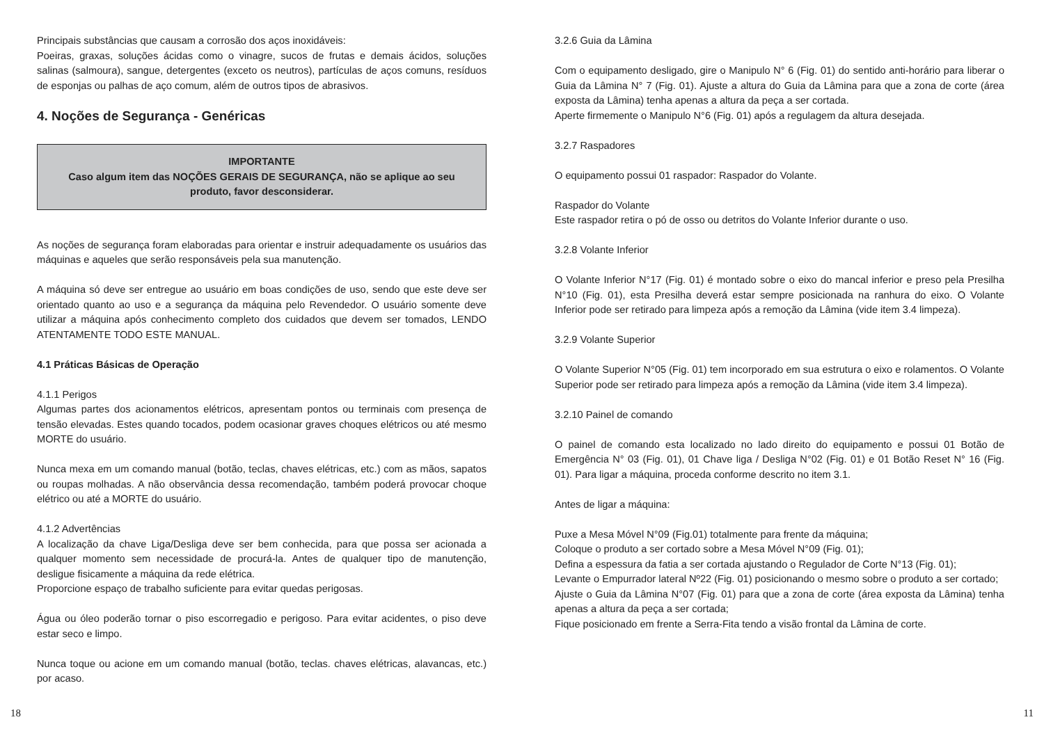Principais substâncias que causam a corrosão dos aços inoxidáveis:
Poeiras, graxas, soluções ácidas como o vinagre, sucos de frutas e demais ácidos, soluções salinas (salmoura), sangue, detergentes (exceto os neutros), partículas de aços comuns, resíduos de esponjas ou palhas de aço comum, além de outros tipos de abrasivos.
4. Noções de Segurança - Genéricas
IMPORTANTE
Caso algum item das NOÇÕES GERAIS DE SEGURANÇA, não se aplique ao seu produto, favor desconsiderar.
As noções de segurança foram elaboradas para orientar e instruir adequadamente os usuários das máquinas e aqueles que serão responsáveis pela sua manutenção.
A máquina só deve ser entregue ao usuário em boas condições de uso, sendo que este deve ser orientado quanto ao uso e a segurança da máquina pelo Revendedor. O usuário somente deve utilizar a máquina após conhecimento completo dos cuidados que devem ser tomados, LENDO ATENTAMENTE TODO ESTE MANUAL.
4.1 Práticas Básicas de Operação
4.1.1 Perigos
Algumas partes dos acionamentos elétricos, apresentam pontos ou terminais com presença de tensão elevadas. Estes quando tocados, podem ocasionar graves choques elétricos ou até mesmo MORTE do usuário.
Nunca mexa em um comando manual (botão, teclas, chaves elétricas, etc.) com as mãos, sapatos ou roupas molhadas. A não observância dessa recomendação, também poderá provocar choque elétrico ou até a MORTE do usuário.
4.1.2 Advertências
A localização da chave Liga/Desliga deve ser bem conhecida, para que possa ser acionada a qualquer momento sem necessidade de procurá-la. Antes de qualquer tipo de manutenção, desligue fisicamente a máquina da rede elétrica.
Proporcione espaço de trabalho suficiente para evitar quedas perigosas.
Água ou óleo poderão tornar o piso escorregadio e perigoso. Para evitar acidentes, o piso deve estar seco e limpo.
Nunca toque ou acione em um comando manual (botão, teclas. chaves elétricas, alavancas, etc.) por acaso.
3.2.6 Guia da Lâmina
Com o equipamento desligado, gire o Manipulo N° 6 (Fig. 01) do sentido anti-horário para liberar o Guia da Lâmina N° 7 (Fig. 01). Ajuste a altura do Guia da Lâmina para que a zona de corte (área exposta da Lâmina) tenha apenas a altura da peça a ser cortada.
Aperte firmemente o Manipulo N°6 (Fig. 01) após a regulagem da altura desejada.
3.2.7 Raspadores
O equipamento possui 01 raspador: Raspador do Volante.
Raspador do Volante
Este raspador retira o pó de osso ou detritos do Volante Inferior durante o uso.
3.2.8 Volante Inferior
O Volante Inferior N°17 (Fig. 01) é montado sobre o eixo do mancal inferior e preso pela Presilha N°10 (Fig. 01), esta Presilha deverá estar sempre posicionada na ranhura do eixo. O Volante Inferior pode ser retirado para limpeza após a remoção da Lâmina (vide item 3.4 limpeza).
3.2.9 Volante Superior
O Volante Superior N°05 (Fig. 01) tem incorporado em sua estrutura o eixo e rolamentos. O Volante Superior pode ser retirado para limpeza após a remoção da Lâmina (vide item 3.4 limpeza).
3.2.10 Painel de comando
O painel de comando esta localizado no lado direito do equipamento e possui 01 Botão de Emergência N° 03 (Fig. 01), 01 Chave liga / Desliga N°02 (Fig. 01) e 01 Botão Reset N° 16 (Fig. 01). Para ligar a máquina, proceda conforme descrito no item 3.1.
Antes de ligar a máquina:
Puxe a Mesa Móvel N°09 (Fig.01) totalmente para frente da máquina;
Coloque o produto a ser cortado sobre a Mesa Móvel N°09 (Fig. 01);
Defina a espessura da fatia a ser cortada ajustando o Regulador de Corte N°13 (Fig. 01);
Levante o Empurrador lateral Nº22 (Fig. 01) posicionando o mesmo sobre o produto a ser cortado;
Ajuste o Guia da Lâmina N°07 (Fig. 01) para que a zona de corte (área exposta da Lâmina) tenha apenas a altura da peça a ser cortada;
Fique posicionado em frente a Serra-Fita tendo a visão frontal da Lâmina de corte.
18 11